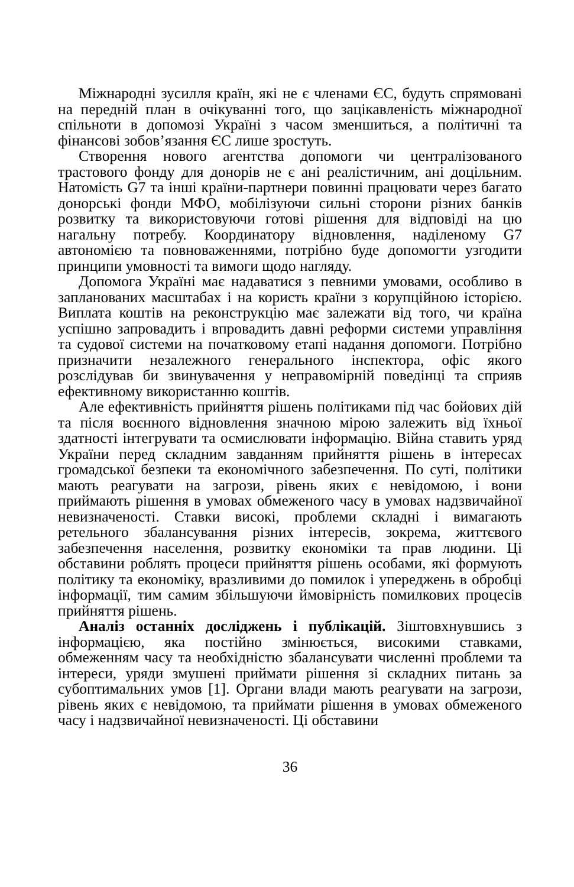Міжнародні зусилля країн, які не є членами ЄС, будуть спрямовані на передній план в очікуванні того, що зацікавленість міжнародної спільноти в допомозі Україні з часом зменшиться, а політичні та фінансові зобов’язання ЄС лише зростуть.
Створення нового агентства допомоги чи централізованого трастового фонду для донорів не є ані реалістичним, ані доцільним. Натомість G7 та інші країни-партнери повинні працювати через багато донорські фонди МФО, мобілізуючи сильні сторони різних банків розвитку та використовуючи готові рішення для відповіді на цю нагальну потребу. Координатору відновлення, наділеному G7 автономією та повноваженнями, потрібно буде допомогти узгодити принципи умовності та вимоги щодо нагляду.
Допомога Україні має надаватися з певними умовами, особливо в запланованих масштабах і на користь країни з корупційною історією. Виплата коштів на реконструкцію має залежати від того, чи країна успішно запровадить і впровадить давні реформи системи управління та судової системи на початковому етапі надання допомоги. Потрібно призначити незалежного генерального інспектора, офіс якого розслідував би звинувачення у неправомірній поведінці та сприяв ефективному використанню коштів.
Але ефективність прийняття рішень політиками під час бойових дій та після воєнного відновлення значною мірою залежить від їхньої здатності інтегрувати та осмислювати інформацію. Війна ставить уряд України перед складним завданням прийняття рішень в інтересах громадської безпеки та економічного забезпечення. По суті, політики мають реагувати на загрози, рівень яких є невідомою, і вони приймають рішення в умовах обмеженого часу в умовах надзвичайної невизначеності. Ставки високі, проблеми складні і вимагають ретельного збалансування різних інтересів, зокрема, життєвого забезпечення населення, розвитку економіки та прав людини. Ці обставини роблять процеси прийняття рішень особами, які формують політику та економіку, вразливими до помилок і упереджень в обробці інформації, тим самим збільшуючи ймовірність помилкових процесів прийняття рішень.
Аналіз останніх досліджень і публікацій. Зіштовхнувшись з інформацією, яка постійно змінюється, високими ставками, обмеженням часу та необхідністю збалансувати численні проблеми та інтереси, уряди змушені приймати рішення зі складних питань за субоптимальних умов [1]. Органи влади мають реагувати на загрози, рівень яких є невідомою, та приймати рішення в умовах обмеженого часу і надзвичайної невизначеності. Ці обставини
36